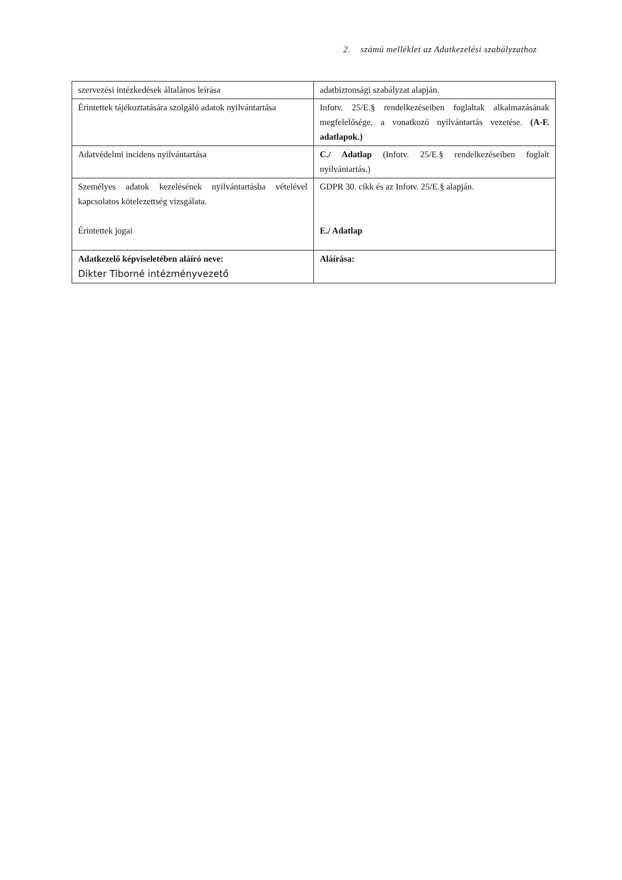2. számú melléklet az Adatkezelési szabályzathoz
| szervezési intézkedések általános leírása | adatbiztonsági szabályzat alapján. |
| Érintettek tájékoztatására szolgáló adatok nyilvántartása | Infotv. 25/E.§ rendelkezéseiben foglaltak alkalmazásának megfelelősége, a vonatkozó nyilvántartás vezetése. (A-F. adatlapok.) |
| Adatvédelmi incidens nyilvántartása | C./ Adatlap (Infotv. 25/E.§ rendelkezéseiben foglalt nyilvántartás.) |
| Személyes adatok kezelésének nyilvántartásba vételével kapcsolatos kötelezettség vizsgálata. Érintettek jogai | GDPR 30. cikk és az Infotv. 25/E.§ alapján. E./ Adatlap |
| Adatkezelő képviseletében aláíró neve: Dikter Tiborné intézményvezető | Aláírása: |